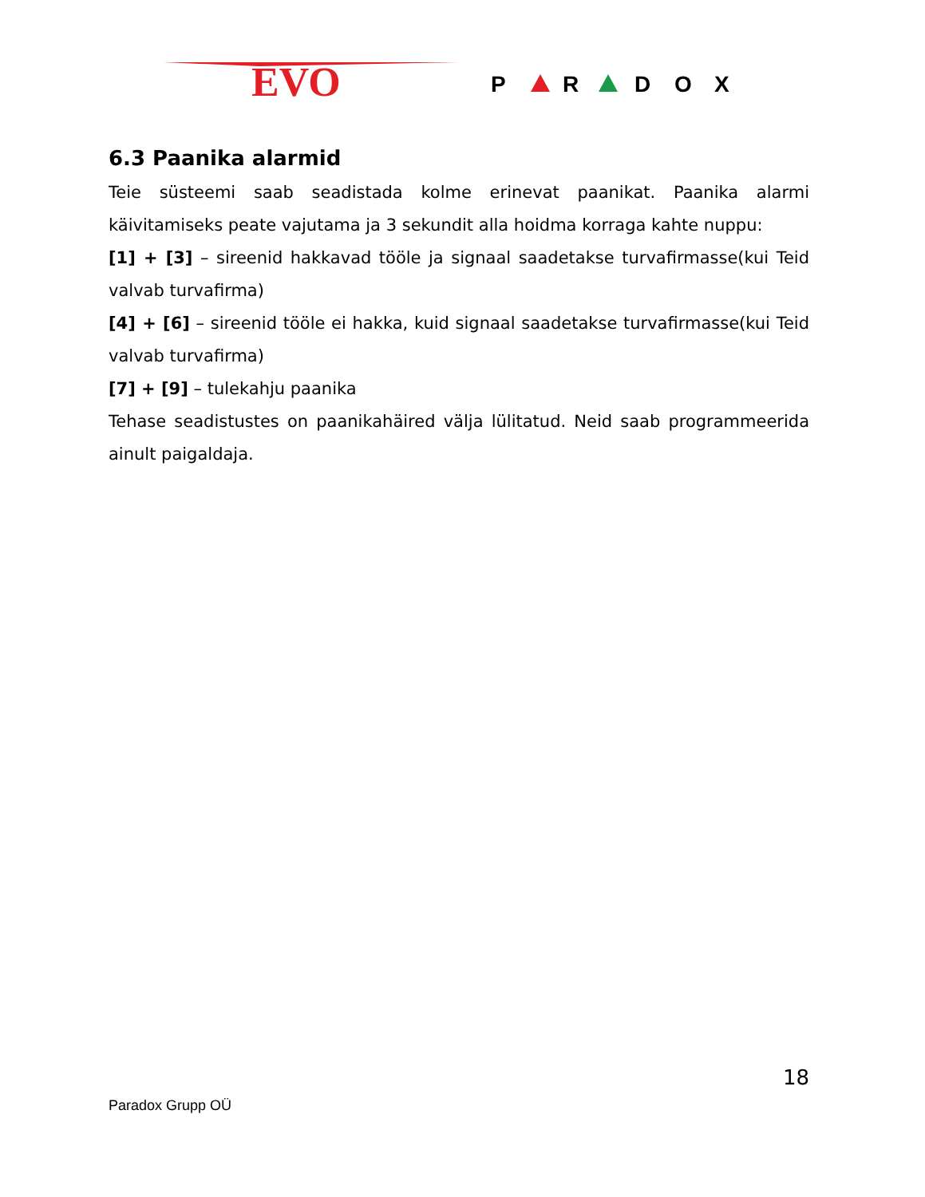EVO
P
R
D
O
X
6.3 Paanika alarmid
Teie süsteemi saab seadistada kolme erinevat paanikat. Paanika alarmi käivitamiseks peate vajutama ja 3 sekundit alla hoidma korraga kahte nuppu:
[1] + [3] – sireenid hakkavad tööle ja signaal saadetakse turvafirmasse(kui Teid valvab turvafirma)
[4] + [6] – sireenid tööle ei hakka, kuid signaal saadetakse turvafirmasse(kui Teid valvab turvafirma)
[7] + [9] – tulekahju paanika
Tehase seadistustes on paanikahäired välja lülitatud. Neid saab programmeerida ainult paigaldaja.
18
Paradox Grupp OÜ